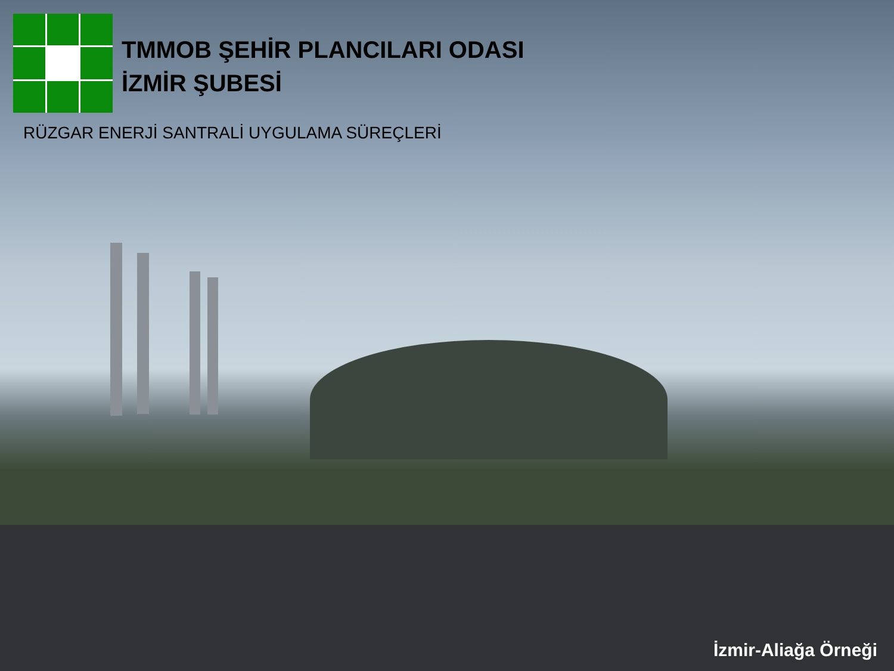TMMOB ŞEHİR PLANCILARI ODASI
İZMİR ŞUBESİ
RÜZGAR ENERJİ SANTRALİ UYGULAMA SÜREÇLERİ
İzmir-Aliağa Örneği